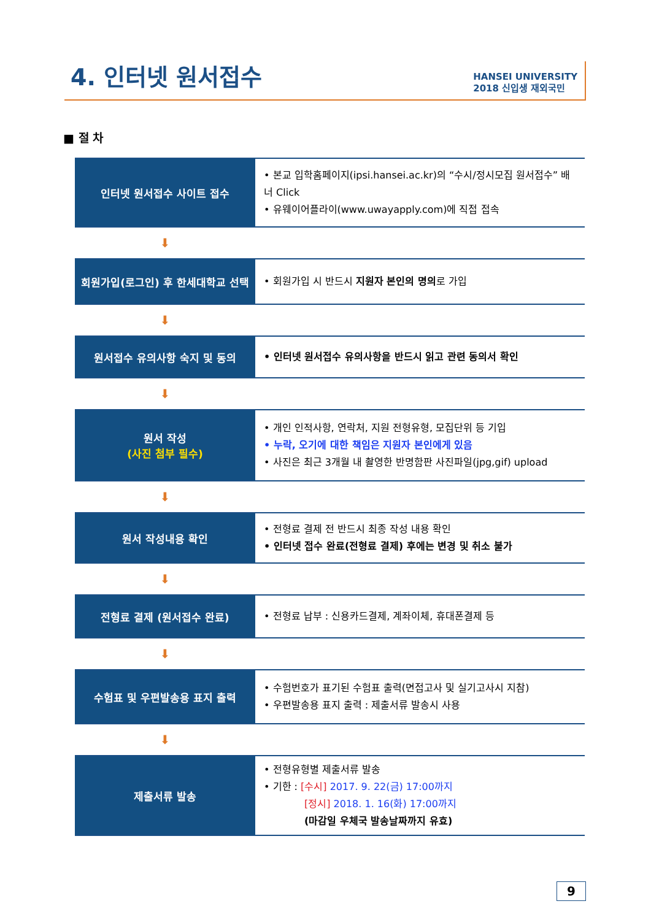4. 인터넷 원서접수
HANSEI UNIVERSITY
2018 신입생 재외국민
■ 절 차
인터넷 원서접수 사이트 접수
• 본교 입학홈페이지(ipsi.hansei.ac.kr)의 “수시/정시모집 원서접수” 배너 Click
• 유웨이어플라이(www.uwayapply.com)에 직접 접속
⬇
회원가입(로그인) 후 한세대학교 선택
• 회원가입 시 반드시 지원자 본인의 명의로 가입
⬇
원서접수 유의사항 숙지 및 동의
• 인터넷 원서접수 유의사항을 반드시 읽고 관련 동의서 확인
⬇
원서 작성
(사진 첨부 필수)
• 개인 인적사항, 연락처, 지원 전형유형, 모집단위 등 기입
• 누락, 오기에 대한 책임은 지원자 본인에게 있음
• 사진은 최근 3개월 내 촬영한 반명함판 사진파일(jpg,gif) upload
⬇
원서 작성내용 확인
• 전형료 결제 전 반드시 최종 작성 내용 확인
• 인터넷 접수 완료(전형료 결제) 후에는 변경 및 취소 불가
⬇
전형료 결제 (원서접수 완료)
• 전형료 납부 : 신용카드결제, 계좌이체, 휴대폰결제 등
⬇
수험표 및 우편발송용 표지 출력
• 수험번호가 표기된 수험표 출력(면접고사 및 실기고사시 지참)
• 우편발송용 표지 출력 : 제출서류 발송시 사용
⬇
제출서류 발송
• 전형유형별 제출서류 발송
• 기한 : [수시] 2017. 9. 22(금) 17:00까지
[정시] 2018. 1. 16(화) 17:00까지
(마감일 우체국 발송날짜까지 유효)
9